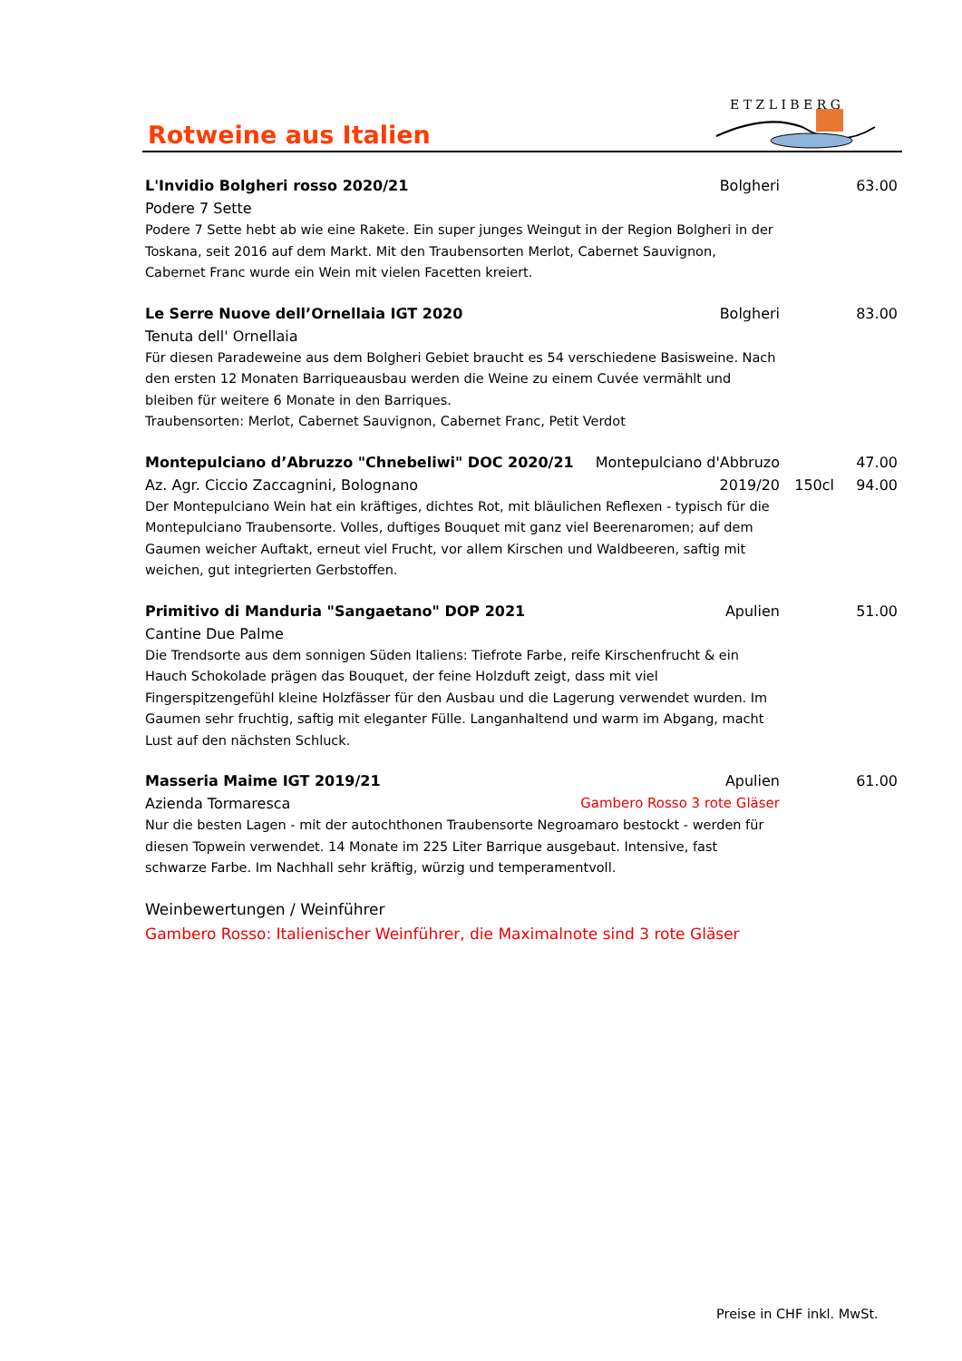Rotweine aus Italien
E T Z L I B E R G
L'Invidio Bolgheri rosso 2020/21 Bolgheri 63.00
Podere 7 Sette
Podere 7 Sette hebt ab wie eine Rakete. Ein super junges Weingut in der Region Bolgheri in der Toskana, seit 2016 auf dem Markt. Mit den Traubensorten Merlot, Cabernet Sauvignon, Cabernet Franc wurde ein Wein mit vielen Facetten kreiert.
Le Serre Nuove dell’Ornellaia IGT 2020 Bolgheri 83.00
Tenuta dell' Ornellaia
Für diesen Paradeweine aus dem Bolgheri Gebiet braucht es 54 verschiedene Basisweine. Nach den ersten 12 Monaten Barriqueausbau werden die Weine zu einem Cuvée vermählt und bleiben für weitere 6 Monate in den Barriques.
Traubensorten: Merlot, Cabernet Sauvignon, Cabernet Franc, Petit Verdot
Montepulciano d’Abruzzo "Chnebeliwi" DOC 2020/21 Montepulciano d'Abbruzo 47.00
Az. Agr. Ciccio Zaccagnini, Bolognano 2019/20 150cl 94.00
Der Montepulciano Wein hat ein kräftiges, dichtes Rot, mit bläulichen Reflexen - typisch für die Montepulciano Traubensorte. Volles, duftiges Bouquet mit ganz viel Beerenaromen; auf dem Gaumen weicher Auftakt, erneut viel Frucht, vor allem Kirschen und Waldbeeren, saftig mit weichen, gut integrierten Gerbstoffen.
Primitivo di Manduria "Sangaetano" DOP 2021 Apulien 51.00
Cantine Due Palme
Die Trendsorte aus dem sonnigen Süden Italiens: Tiefrote Farbe, reife Kirschenfrucht & ein Hauch Schokolade prägen das Bouquet, der feine Holzduft zeigt, dass mit viel Fingerspitzengefühl kleine Holzfässer für den Ausbau und die Lagerung verwendet wurden. Im Gaumen sehr fruchtig, saftig mit eleganter Fülle. Langanhaltend und warm im Abgang, macht Lust auf den nächsten Schluck.
Masseria Maime IGT 2019/21 Apulien 61.00
Azienda Tormaresca Gambero Rosso 3 rote Gläser
Nur die besten Lagen - mit der autochthonen Traubensorte Negroamaro bestockt - werden für diesen Topwein verwendet. 14 Monate im 225 Liter Barrique ausgebaut. Intensive, fast schwarze Farbe. Im Nachhall sehr kräftig, würzig und temperamentvoll.
Weinbewertungen / Weinführer
Gambero Rosso: Italienischer Weinführer, die Maximalnote sind 3 rote Gläser
Preise in CHF inkl. MwSt.